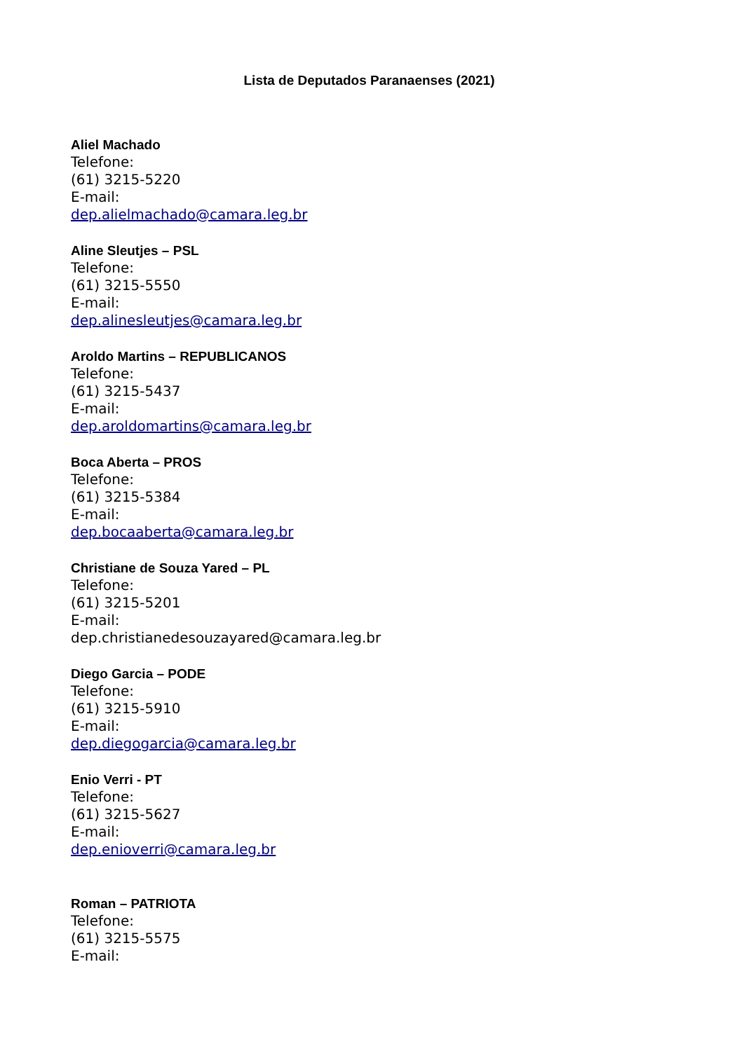Lista de Deputados Paranaenses (2021)
Aliel Machado
Telefone:
(61) 3215-5220
E-mail:
dep.alielmachado@camara.leg.br
Aline Sleutjes – PSL
Telefone:
(61) 3215-5550
E-mail:
dep.alinesleutjes@camara.leg.br
Aroldo Martins – REPUBLICANOS
Telefone:
(61) 3215-5437
E-mail:
dep.aroldomartins@camara.leg.br
Boca Aberta – PROS
Telefone:
(61) 3215-5384
E-mail:
dep.bocaaberta@camara.leg.br
Christiane de Souza Yared – PL
Telefone:
(61) 3215-5201
E-mail:
dep.christianedesouzayared@camara.leg.br
Diego Garcia – PODE
Telefone:
(61) 3215-5910
E-mail:
dep.diegogarcia@camara.leg.br
Enio Verri - PT
Telefone:
(61) 3215-5627
E-mail:
dep.enioverri@camara.leg.br
Roman – PATRIOTA
Telefone:
(61) 3215-5575
E-mail: